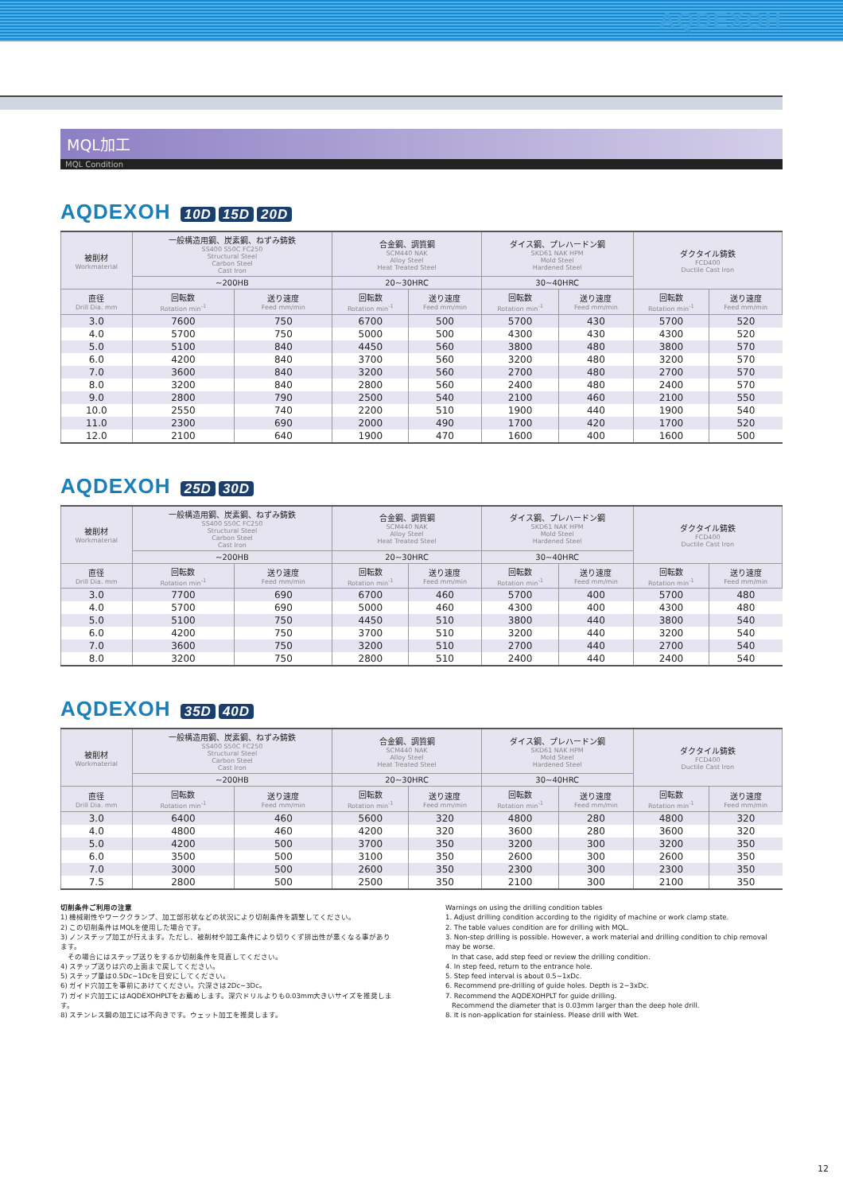AQDEXOH
MQL加工
MQL Condition
AQDEXOH 10D 15D 20D
| 被削材 Workmaterial | 一般構造用鋼、炭素鋼、ねずみ鋳鉄 SS400 S50C FC250 Structural Steel Carbon Steel Cast Iron | | 合金鋼、調質鋼 SCM440 NAK Alloy Steel Heat Treated Steel | | ダイス鋼、プレハードン鋼 SKD61 NAK HPM Mold Steel Hardened Steel | | ダクタイル鋳鉄 FCD400 Ductile Cast Iron | |
| --- | --- | --- | --- | --- | --- | --- | --- | --- |
| | ~200HB | | 20~30HRC | | 30~40HRC | | | |
| 直径 Drill Dia. mm | 回転数 Rotation min<sup>-1</sup> | 送り速度 Feed mm/min | 回転数 Rotation min<sup>-1</sup> | 送り速度 Feed mm/min | 回転数 Rotation min<sup>-1</sup> | 送り速度 Feed mm/min | 回転数 Rotation min<sup>-1</sup> | 送り速度 Feed mm/min |
| 3.0 | 7600 | 750 | 6700 | 500 | 5700 | 430 | 5700 | 520 |
| 4.0 | 5700 | 750 | 5000 | 500 | 4300 | 430 | 4300 | 520 |
| 5.0 | 5100 | 840 | 4450 | 560 | 3800 | 480 | 3800 | 570 |
| 6.0 | 4200 | 840 | 3700 | 560 | 3200 | 480 | 3200 | 570 |
| 7.0 | 3600 | 840 | 3200 | 560 | 2700 | 480 | 2700 | 570 |
| 8.0 | 3200 | 840 | 2800 | 560 | 2400 | 480 | 2400 | 570 |
| 9.0 | 2800 | 790 | 2500 | 540 | 2100 | 460 | 2100 | 550 |
| 10.0 | 2550 | 740 | 2200 | 510 | 1900 | 440 | 1900 | 540 |
| 11.0 | 2300 | 690 | 2000 | 490 | 1700 | 420 | 1700 | 520 |
| 12.0 | 2100 | 640 | 1900 | 470 | 1600 | 400 | 1600 | 500 |
AQDEXOH 25D 30D
| 被削材 Workmaterial | 一般構造用鋼、炭素鋼、ねずみ鋳鉄 SS400 S50C FC250 Structural Steel Carbon Steel Cast Iron | | 合金鋼、調質鋼 SCM440 NAK Alloy Steel Heat Treated Steel | | ダイス鋼、プレハードン鋼 SKD61 NAK HPM Mold Steel Hardened Steel | | ダクタイル鋳鉄 FCD400 Ductile Cast Iron | |
| --- | --- | --- | --- | --- | --- | --- | --- | --- |
| | ~200HB | | 20~30HRC | | 30~40HRC | | | |
| 直径 Drill Dia. mm | 回転数 Rotation min<sup>-1</sup> | 送り速度 Feed mm/min | 回転数 Rotation min<sup>-1</sup> | 送り速度 Feed mm/min | 回転数 Rotation min<sup>-1</sup> | 送り速度 Feed mm/min | 回転数 Rotation min<sup>-1</sup> | 送り速度 Feed mm/min |
| 3.0 | 7700 | 690 | 6700 | 460 | 5700 | 400 | 5700 | 480 |
| 4.0 | 5700 | 690 | 5000 | 460 | 4300 | 400 | 4300 | 480 |
| 5.0 | 5100 | 750 | 4450 | 510 | 3800 | 440 | 3800 | 540 |
| 6.0 | 4200 | 750 | 3700 | 510 | 3200 | 440 | 3200 | 540 |
| 7.0 | 3600 | 750 | 3200 | 510 | 2700 | 440 | 2700 | 540 |
| 8.0 | 3200 | 750 | 2800 | 510 | 2400 | 440 | 2400 | 540 |
AQDEXOH 35D 40D
| 被削材 Workmaterial | 一般構造用鋼、炭素鋼、ねずみ鋳鉄 SS400 S50C FC250 Structural Steel Carbon Steel Cast Iron | | 合金鋼、調質鋼 SCM440 NAK Alloy Steel Heat Treated Steel | | ダイス鋼、プレハードン鋼 SKD61 NAK HPM Mold Steel Hardened Steel | | ダクタイル鋳鉄 FCD400 Ductile Cast Iron | |
| --- | --- | --- | --- | --- | --- | --- | --- | --- |
| | ~200HB | | 20~30HRC | | 30~40HRC | | | |
| 直径 Drill Dia. mm | 回転数 Rotation min<sup>-1</sup> | 送り速度 Feed mm/min | 回転数 Rotation min<sup>-1</sup> | 送り速度 Feed mm/min | 回転数 Rotation min<sup>-1</sup> | 送り速度 Feed mm/min | 回転数 Rotation min<sup>-1</sup> | 送り速度 Feed mm/min |
| 3.0 | 6400 | 460 | 5600 | 320 | 4800 | 280 | 4800 | 320 |
| 4.0 | 4800 | 460 | 4200 | 320 | 3600 | 280 | 3600 | 320 |
| 5.0 | 4200 | 500 | 3700 | 350 | 3200 | 300 | 3200 | 350 |
| 6.0 | 3500 | 500 | 3100 | 350 | 2600 | 300 | 2600 | 350 |
| 7.0 | 3000 | 500 | 2600 | 350 | 2300 | 300 | 2300 | 350 |
| 7.5 | 2800 | 500 | 2500 | 350 | 2100 | 300 | 2100 | 350 |
切削条件ご利用の注意
1) 機械剛性やワーククランプ、加工部形状などの状況により切削条件を調整してください。
2) この切削条件はMQLを使用した場合です。
3) ノンステップ加工が行えます。ただし、被削材や加工条件により切りくず排出性が悪くなる事があります。
　その場合にはステップ送りをするか切削条件を見直してください。
4) ステップ送りは穴の上面まで戻してください。
5) ステップ量は0.5Dc~1Dcを目安にしてください。
6) ガイド穴加工を事前にあけてください。穴深さは2Dc~3Dc。
7) ガイド穴加工にはAQDEXOHPLTをお薦めします。深穴ドリルよりも0.03mm大きいサイズを推奨します。
8) ステンレス鋼の加工には不向きです。ウェット加工を推奨します。
Warnings on using the drilling condition tables
1. Adjust drilling condition according to the rigidity of machine or work clamp state.
2. The table values condition are for drilling with MQL.
3. Non-step drilling is possible. However, a work material and drilling condition to chip removal may be worse.
In that case, add step feed or review the drilling condition.
4. In step feed, return to the entrance hole.
5. Step feed interval is about 0.5~1xDc.
6. Recommend pre-drilling of guide holes. Depth is 2~3xDc.
7. Recommend the AQDEXOHPLT for guide drilling.
Recommend the diameter that is 0.03mm larger than the deep hole drill.
8. It is non-application for stainless. Please drill with Wet.
12